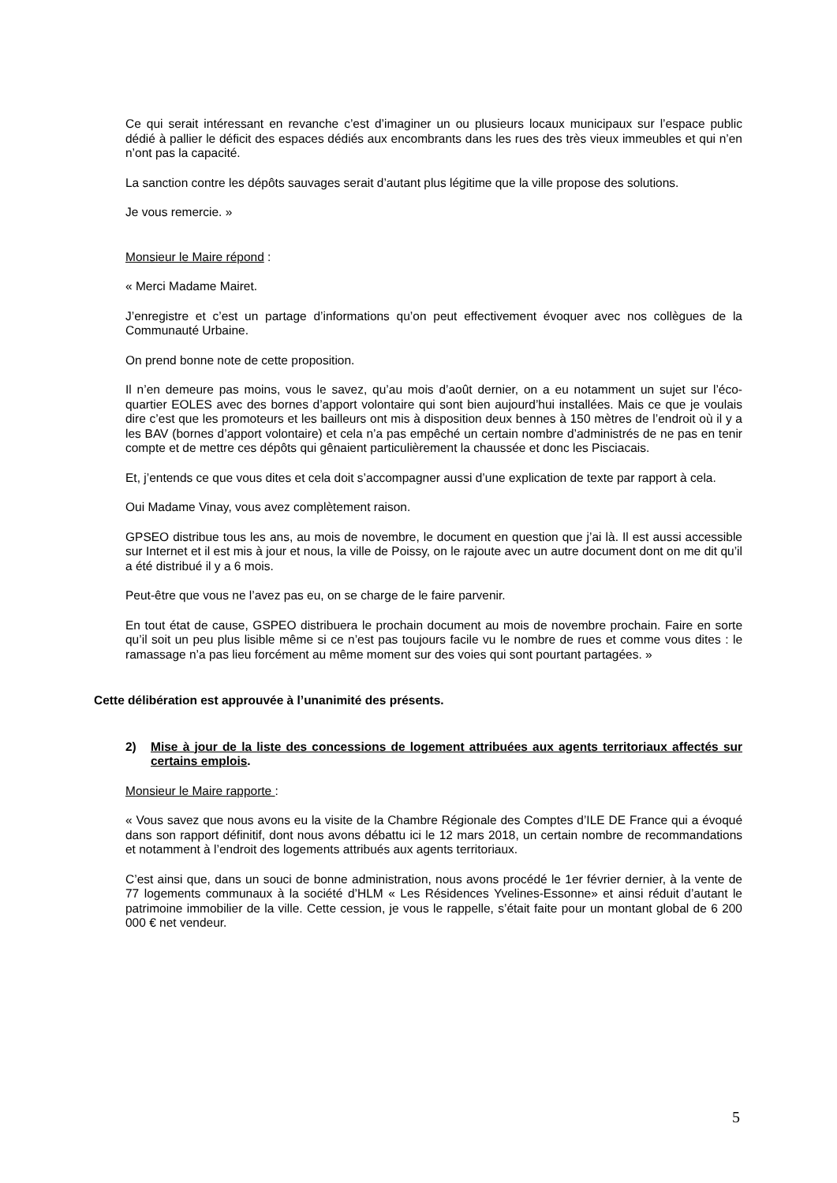Ce qui serait intéressant en revanche c’est d’imaginer un ou plusieurs locaux municipaux sur l’espace public dédié à pallier le déficit des espaces dédiés aux encombrants dans les rues des très vieux immeubles et qui n’en n’ont pas la capacité.
La sanction contre les dépôts sauvages serait d’autant plus légitime que la ville propose des solutions.
Je vous remercie. »
Monsieur le Maire répond :
« Merci Madame Mairet.
J’enregistre et c’est un partage d’informations qu’on peut effectivement évoquer avec nos collègues de la Communauté Urbaine.
On prend bonne note de cette proposition.
Il n’en demeure pas moins, vous le savez, qu’au mois d’août dernier, on a eu notamment un sujet sur l’éco-quartier EOLES avec des bornes d’apport volontaire qui sont bien aujourd’hui installées. Mais ce que je voulais dire c’est que les promoteurs et les bailleurs ont mis à disposition deux bennes à 150 mètres de l’endroit où il y a les BAV (bornes d’apport volontaire) et cela n’a pas empêché un certain nombre d’administrés de ne pas en tenir compte et de mettre ces dépôts qui gênaient particulièrement la chaussée et donc les Pisciacais.
Et, j’entends ce que vous dites et cela doit s’accompagner aussi d’une explication de texte par rapport à cela.
Oui Madame Vinay, vous avez complètement raison.
GPSEO distribue tous les ans, au mois de novembre, le document en question que j’ai là. Il est aussi accessible sur Internet et il est mis à jour et nous, la ville de Poissy, on le rajoute avec un autre document dont on me dit qu’il a été distribué il y a 6 mois.
Peut-être que vous ne l’avez pas eu, on se charge de le faire parvenir.
En tout état de cause, GSPEO distribuera le prochain document au mois de novembre prochain. Faire en sorte qu’il soit un peu plus lisible même si ce n’est pas toujours facile vu le nombre de rues et comme vous dites : le ramassage n’a pas lieu forcément au même moment sur des voies qui sont pourtant partagées. »
Cette délibération est approuvée à l’unanimité des présents.
2) Mise à jour de la liste des concessions de logement attribuées aux agents territoriaux affectés sur certains emplois.
Monsieur le Maire rapporte :
« Vous savez que nous avons eu la visite de la Chambre Régionale des Comptes d’ILE DE France qui a évoqué dans son rapport définitif, dont nous avons débattu ici le 12 mars 2018, un certain nombre de recommandations et notamment à l’endroit des logements attribués aux agents territoriaux.
C’est ainsi que, dans un souci de bonne administration, nous avons procédé le 1er février dernier, à la vente de 77 logements communaux à la société d’HLM « Les Résidences Yvelines-Essonne» et ainsi réduit d’autant le patrimoine immobilier de la ville. Cette cession, je vous le rappelle, s’était faite pour un montant global de 6 200 000 € net vendeur.
5